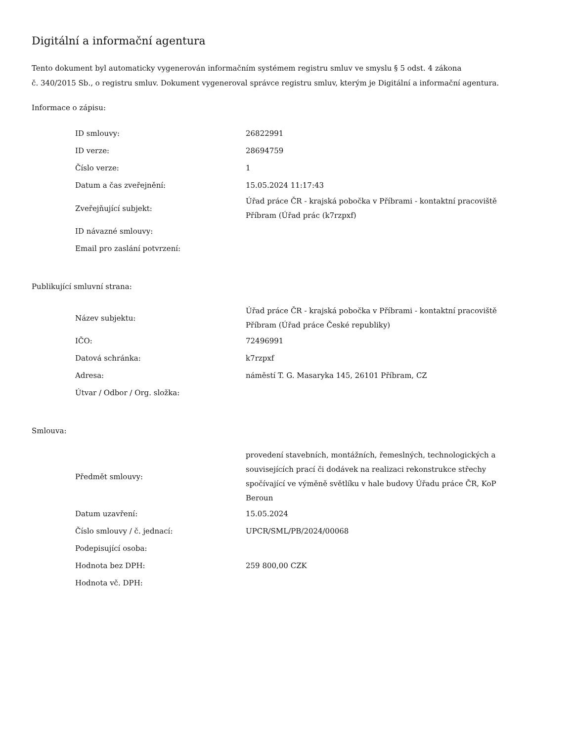Digitální a informační agentura
Tento dokument byl automaticky vygenerován informačním systémem registru smluv ve smyslu § 5 odst. 4 zákona
č. 340/2015 Sb., o registru smluv. Dokument vygeneroval správce registru smluv, kterým je Digitální a informační agentura.
Informace o zápisu:
| ID smlouvy: | 26822991 |
| ID verze: | 28694759 |
| Číslo verze: | 1 |
| Datum a čas zveřejnění: | 15.05.2024 11:17:43 |
| Zveřejňující subjekt: | Úřad práce ČR - krajská pobočka v Příbrami - kontaktní pracoviště Příbram (Úřad prác (k7rzpxf) |
| ID návazné smlouvy: | |
| Email pro zaslání potvrzení: | |
Publikující smluvní strana:
| Název subjektu: | Úřad práce ČR - krajská pobočka v Příbrami - kontaktní pracoviště Příbram (Úřad práce České republiky) |
| IČO: | 72496991 |
| Datová schránka: | k7rzpxf |
| Adresa: | náměstí T. G. Masaryka 145, 26101 Příbram, CZ |
| Útvar / Odbor / Org. složka: | |
Smlouva:
| Předmět smlouvy: | provedení stavebních, montážních, řemeslných, technologických a souvisejících prací či dodávek na realizaci rekonstrukce střechy spočívající ve výměně světlíku v hale budovy Úřadu práce ČR, KoP Beroun |
| Datum uzavření: | 15.05.2024 |
| Číslo smlouvy / č. jednací: | UPCR/SML/PB/2024/00068 |
| Podepisující osoba: | |
| Hodnota bez DPH: | 259 800,00 CZK |
| Hodnota vč. DPH: | |